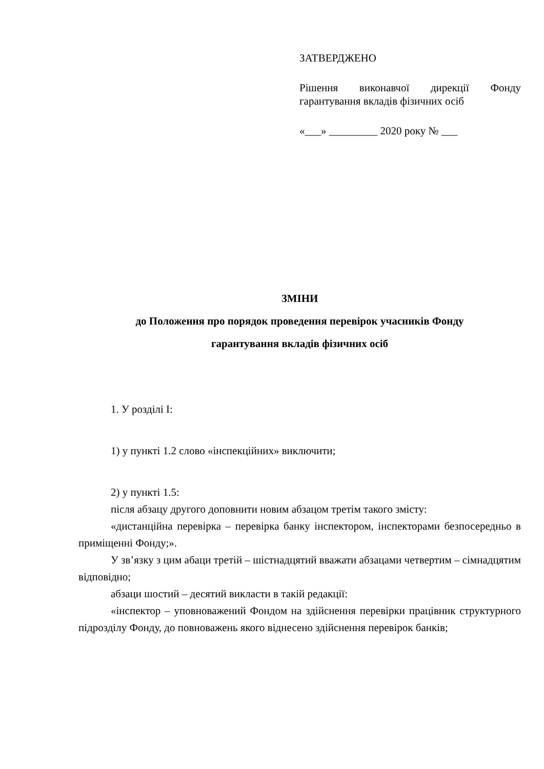ЗАТВЕРДЖЕНО
Рішення виконавчої дирекції Фонду гарантування вкладів фізичних осіб
«___» _________ 2020 року № ___
ЗМІНИ
до Положення про порядок проведення перевірок учасників Фонду
гарантування вкладів фізичних осіб
1. У розділі I:
1) у пункті 1.2 слово «інспекційних» виключити;
2) у пункті 1.5:
після абзацу другого доповнити новим абзацом третім такого змісту:
«дистанційна перевірка – перевірка банку інспектором, інспекторами безпосередньо в приміщенні Фонду;».
У зв’язку з цим абаци третій – шістнадцятий вважати абзацами четвертим – сімнадцятим відповідно;
абзаци шостий – десятий викласти в такій редакції:
«інспектор – уповноважений Фондом на здійснення перевірки працівник структурного підрозділу Фонду, до повноважень якого віднесено здійснення перевірок банків;